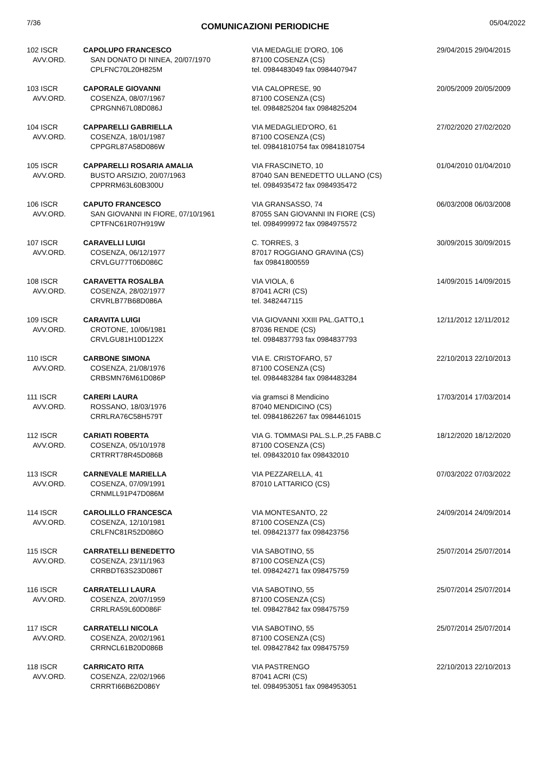7/36 COMUNICAZIONI PERIODICHE 05/04/2022
| 102 ISCR AVV.ORD. | CAPOLUPO FRANCESCO SAN DONATO DI NINEA, 20/07/1970 CPLFNC70L20H825M | VIA MEDAGLIE D'ORO, 106 87100 COSENZA (CS) tel. 0984483049 fax 0984407947 | 29/04/2015 29/04/2015 |
| 103 ISCR AVV.ORD. | CAPORALE GIOVANNI COSENZA, 08/07/1967 CPRGNN67L08D086J | VIA CALOPRESE, 90 87100 COSENZA (CS) tel. 0984825204 fax 0984825204 | 20/05/2009 20/05/2009 |
| 104 ISCR AVV.ORD. | CAPPARELLI GABRIELLA COSENZA, 18/01/1987 CPPGRL87A58D086W | VIA MEDAGLIED'ORO, 61 87100 COSENZA (CS) tel. 09841810754 fax 09841810754 | 27/02/2020 27/02/2020 |
| 105 ISCR AVV.ORD. | CAPPARELLI ROSARIA AMALIA BUSTO ARSIZIO, 20/07/1963 CPPRRM63L60B300U | VIA FRASCINETO, 10 87040 SAN BENEDETTO ULLANO (CS) tel. 0984935472 fax 0984935472 | 01/04/2010 01/04/2010 |
| 106 ISCR AVV.ORD. | CAPUTO FRANCESCO SAN GIOVANNI IN FIORE, 07/10/1961 CPTFNC61R07H919W | VIA GRANSASSO, 74 87055 SAN GIOVANNI IN FIORE (CS) tel. 0984999972 fax 0984975572 | 06/03/2008 06/03/2008 |
| 107 ISCR AVV.ORD. | CARAVELLI LUIGI COSENZA, 06/12/1977 CRVLGU77T06D086C | C. TORRES, 3 87017 ROGGIANO GRAVINA (CS) fax 09841800559 | 30/09/2015 30/09/2015 |
| 108 ISCR AVV.ORD. | CARAVETTA ROSALBA COSENZA, 28/02/1977 CRVRLB77B68D086A | VIA VIOLA, 6 87041 ACRI (CS) tel. 3482447115 | 14/09/2015 14/09/2015 |
| 109 ISCR AVV.ORD. | CARAVITA LUIGI CROTONE, 10/06/1981 CRVLGU81H10D122X | VIA GIOVANNI XXIII PAL.GATTO,1 87036 RENDE (CS) tel. 0984837793 fax 0984837793 | 12/11/2012 12/11/2012 |
| 110 ISCR AVV.ORD. | CARBONE SIMONA COSENZA, 21/08/1976 CRBSMN76M61D086P | VIA E. CRISTOFARO, 57 87100 COSENZA (CS) tel. 0984483284 fax 0984483284 | 22/10/2013 22/10/2013 |
| 111 ISCR AVV.ORD. | CARERI LAURA ROSSANO, 18/03/1976 CRRLRA76C58H579T | via gramsci 8 Mendicino 87040 MENDICINO (CS) tel. 09841862267 fax 0984461015 | 17/03/2014 17/03/2014 |
| 112 ISCR AVV.ORD. | CARIATI ROBERTA COSENZA, 05/10/1978 CRTRRT78R45D086B | VIA G. TOMMASI PAL.S.L.P.,25 FABB.C 87100 COSENZA (CS) tel. 098432010 fax 098432010 | 18/12/2020 18/12/2020 |
| 113 ISCR AVV.ORD. | CARNEVALE MARIELLA COSENZA, 07/09/1991 CRNMLL91P47D086M | VIA PEZZARELLA, 41 87010 LATTARICO (CS) | 07/03/2022 07/03/2022 |
| 114 ISCR AVV.ORD. | CAROLILLO FRANCESCA COSENZA, 12/10/1981 CRLFNC81R52D086O | VIA MONTESANTO, 22 87100 COSENZA (CS) tel. 098421377 fax 098423756 | 24/09/2014 24/09/2014 |
| 115 ISCR AVV.ORD. | CARRATELLI BENEDETTO COSENZA, 23/11/1963 CRRBDT63S23D086T | VIA SABOTINO, 55 87100 COSENZA (CS) tel. 098424271 fax 098475759 | 25/07/2014 25/07/2014 |
| 116 ISCR AVV.ORD. | CARRATELLI LAURA COSENZA, 20/07/1959 CRRLRA59L60D086F | VIA SABOTINO, 55 87100 COSENZA (CS) tel. 098427842 fax 098475759 | 25/07/2014 25/07/2014 |
| 117 ISCR AVV.ORD. | CARRATELLI NICOLA COSENZA, 20/02/1961 CRRNCL61B20D086B | VIA SABOTINO, 55 87100 COSENZA (CS) tel. 098427842 fax 098475759 | 25/07/2014 25/07/2014 |
| 118 ISCR AVV.ORD. | CARRICATO RITA COSENZA, 22/02/1966 CRRRTI66B62D086Y | VIA PASTRENGO 87041 ACRI (CS) tel. 0984953051 fax 0984953051 | 22/10/2013 22/10/2013 |